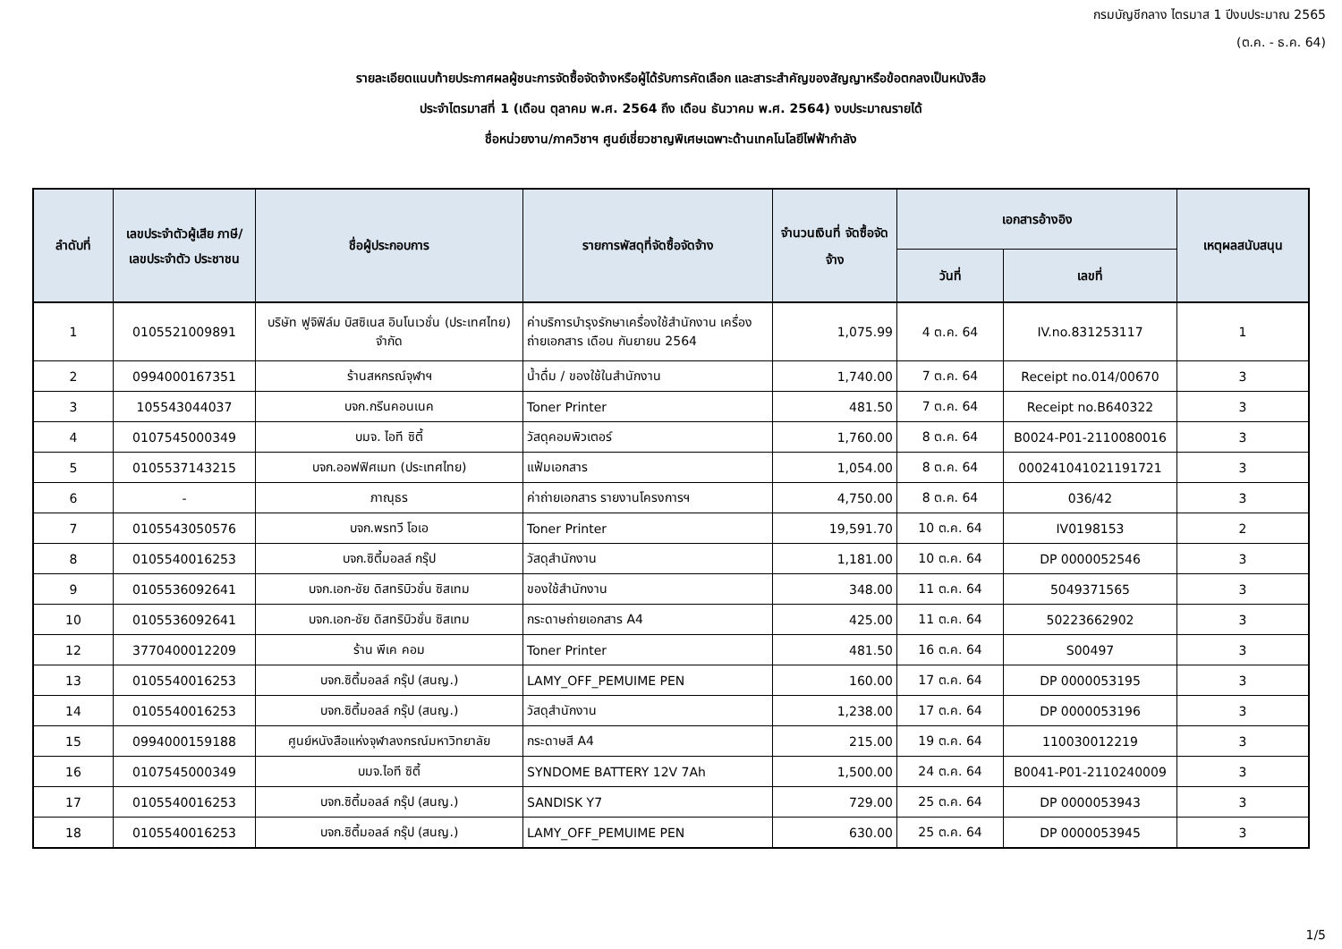กรมบัญชีกลาง ไตรมาส 1 ปีงบประมาณ 2565
(ต.ค. - ธ.ค. 64)
รายละเอียดแนบท้ายประกาศผลผู้ชนะการจัดซื้อจัดจ้างหรือผู้ได้รับการคัดเลือก และสาระสำคัญของสัญญาหรือข้อตกลงเป็นหนังสือ
ประจำไตรมาสที่ 1 (เดือน ตุลาคม พ.ศ. 2564 ถึง เดือน ธันวาคม พ.ศ. 2564) งบประมาณรายได้
ชื่อหน่วยงาน/ภาควิชาฯ ศูนย์เชี่ยวชาญพิเศษเฉพาะด้านเทคโนโลยีไฟฟ้ากำลัง
| ลำดับที่ | เลขประจำตัวผู้เสีย ภาษี/ เลขประจำตัว ประชาชน | ชื่อผู้ประกอบการ | รายการพัสดุที่จัดซื้อจัดจ้าง | จำนวนเงินที่ จัดซื้อจัดจ้าง | เอกสารอ้างอิง | | เหตุผลสนับสนุน |
| --- | --- | --- | --- | --- | --- | --- | --- |
| | | | | | วันที่ | เลขที่ | |
| 1 | 0105521009891 | บริษัท ฟูจิฟิล์ม บิสซิเนส อินโนเวชั่น (ประเทศไทย) จำกัด | ค่าบริการบำรุงรักษาเครื่องใช้สำนักงาน เครื่องถ่ายเอกสาร เดือน กันยายน 2564 | 1,075.99 | 4 ต.ค. 64 | IV.no.831253117 | 1 |
| 2 | 0994000167351 | ร้านสหกรณ์จุฬาฯ | น้ำดื่ม / ของใช้ในสำนักงาน | 1,740.00 | 7 ต.ค. 64 | Receipt no.014/00670 | 3 |
| 3 | 105543044037 | บจก.กรีนคอนเนค | Toner Printer | 481.50 | 7 ต.ค. 64 | Receipt no.B640322 | 3 |
| 4 | 0107545000349 | บมจ. ไอที ซิตี้ | วัสดุคอมพิวเตอร์ | 1,760.00 | 8 ต.ค. 64 | B0024-P01-2110080016 | 3 |
| 5 | 0105537143215 | บจก.ออฟฟิศเมท (ประเทศไทย) | แฟ้มเอกสาร | 1,054.00 | 8 ต.ค. 64 | 000241041021191721 | 3 |
| 6 | - | ภาณุธร | ค่าถ่ายเอกสาร รายงานโครงการฯ | 4,750.00 | 8 ต.ค. 64 | 036/42 | 3 |
| 7 | 0105543050576 | บจก.พรทวี โอเอ | Toner Printer | 19,591.70 | 10 ต.ค. 64 | IV0198153 | 2 |
| 8 | 0105540016253 | บจก.ซิตี้มอลล์ กรุ๊ป | วัสดุสำนักงาน | 1,181.00 | 10 ต.ค. 64 | DP 0000052546 | 3 |
| 9 | 0105536092641 | บจก.เอก-ชัย ดิสทริบิวชั่น ซิสเทม | ของใช้สำนักงาน | 348.00 | 11 ต.ค. 64 | 5049371565 | 3 |
| 10 | 0105536092641 | บจก.เอก-ชัย ดิสทริบิวชั่น ซิสเทม | กระดาษถ่ายเอกสาร A4 | 425.00 | 11 ต.ค. 64 | 50223662902 | 3 |
| 12 | 3770400012209 | ร้าน พีเค คอม | Toner Printer | 481.50 | 16 ต.ค. 64 | S00497 | 3 |
| 13 | 0105540016253 | บจก.ซิตี้มอลล์ กรุ๊ป (สนญ.) | LAMY_OFF_PEMUIME PEN | 160.00 | 17 ต.ค. 64 | DP 0000053195 | 3 |
| 14 | 0105540016253 | บจก.ซิตี้มอลล์ กรุ๊ป (สนญ.) | วัสดุสำนักงาน | 1,238.00 | 17 ต.ค. 64 | DP 0000053196 | 3 |
| 15 | 0994000159188 | ศูนย์หนังสือแห่งจุฬาลงกรณ์มหาวิทยาลัย | กระดาษสี A4 | 215.00 | 19 ต.ค. 64 | 110030012219 | 3 |
| 16 | 0107545000349 | บมจ.ไอที ซิตี้ | SYNDOME BATTERY 12V 7Ah | 1,500.00 | 24 ต.ค. 64 | B0041-P01-2110240009 | 3 |
| 17 | 0105540016253 | บจก.ซิตี้มอลล์ กรุ๊ป (สนญ.) | SANDISK Y7 | 729.00 | 25 ต.ค. 64 | DP 0000053943 | 3 |
| 18 | 0105540016253 | บจก.ซิตี้มอลล์ กรุ๊ป (สนญ.) | LAMY_OFF_PEMUIME PEN | 630.00 | 25 ต.ค. 64 | DP 0000053945 | 3 |
1/5